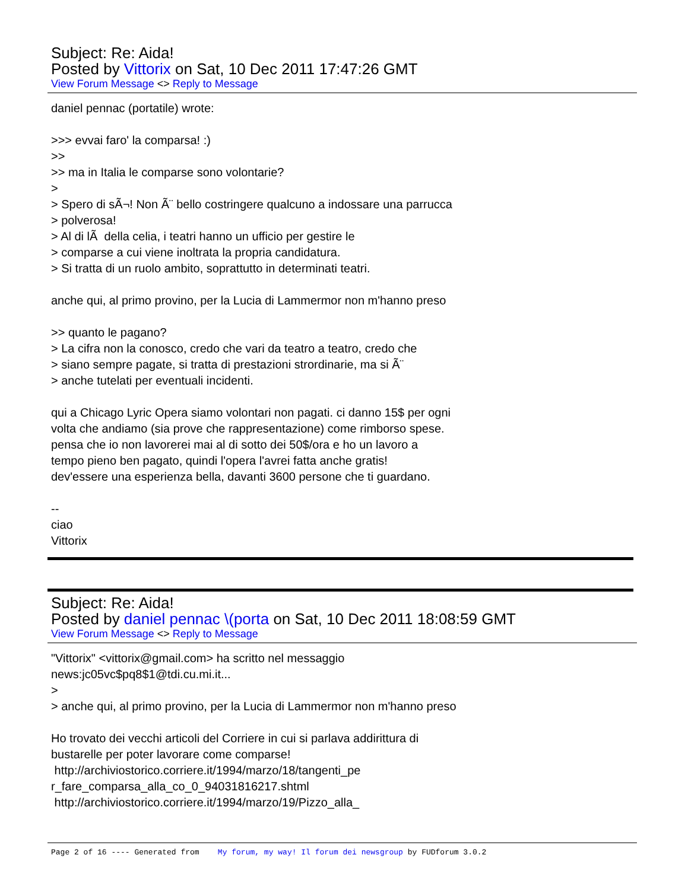Subject: Re: Aida!
Posted by Vittorix on Sat, 10 Dec 2011 17:47:26 GMT
View Forum Message <> Reply to Message
daniel pennac (portatile) wrote: >>> evvai faro' la comparsa! :) >> >> ma in Italia le comparse sono volontarie? > > Spero di sÃ¬! Non Ã¨ bello costringere qualcuno a indossare una parrucca > polverosa! > Al di lÃ della celia, i teatri hanno un ufficio per gestire le > comparse a cui viene inoltrata la propria candidatura. > Si tratta di un ruolo ambito, soprattutto in determinati teatri. anche qui, al primo provino, per la Lucia di Lammermor non m'hanno preso >> quanto le pagano? > La cifra non la conosco, credo che vari da teatro a teatro, credo che > siano sempre pagate, si tratta di prestazioni strordinarie, ma si Ã¨ > anche tutelati per eventuali incidenti. qui a Chicago Lyric Opera siamo volontari non pagati. ci danno 15$ per ogni volta che andiamo (sia prove che rappresentazione) come rimborso spese. pensa che io non lavorerei mai al di sotto dei 50$/ora e ho un lavoro a tempo pieno ben pagato, quindi l'opera l'avrei fatta anche gratis! dev'essere una esperienza bella, davanti 3600 persone che ti guardano. -- ciao Vittorix
Subject: Re: Aida!
Posted by daniel pennac \(porta on Sat, 10 Dec 2011 18:08:59 GMT
View Forum Message <> Reply to Message
"Vittorix" <vittorix@gmail.com> ha scritto nel messaggio news:jc05vc$pq8$1@tdi.cu.mi.it... > > anche qui, al primo provino, per la Lucia di Lammermor non m'hanno preso Ho trovato dei vecchi articoli del Corriere in cui si parlava addirittura di bustarelle per poter lavorare come comparse! http://archiviostorico.corriere.it/1994/marzo/18/tangenti_pe r_fare_comparsa_alla_co_0_94031816217.shtml http://archiviostorico.corriere.it/1994/marzo/19/Pizzo_alla_
Page 2 of 16 ---- Generated from My forum, my way! Il forum dei newsgroup by FUDforum 3.0.2